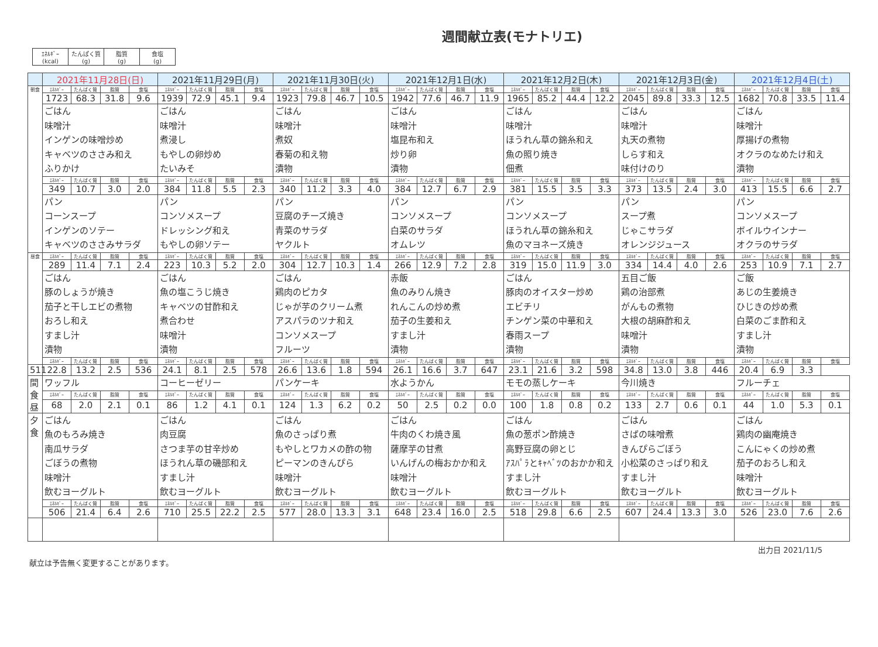週間献立表(モナトリエ)
| ｴﾈﾙｷﾞｰ (kcal) | たんぱく質 (g) | 脂質 (g) | 食塩 (g) |
| | 2021年11月28日(日) | | | | 2021年11月29日(月) | | | | 2021年11月30日(火) | | | | 2021年12月1日(水) | | | | 2021年12月2日(木) | | | | 2021年12月3日(金) | | | | 2021年12月4日(土) | | | |
| --- | --- | --- | --- | --- | --- | --- | --- | --- | --- | --- | --- | --- | --- | --- | --- | --- | --- | --- | --- | --- | --- | --- | --- | --- | --- | --- | --- | --- |
| 朝食 | ｴﾈﾙｷﾞｰ | たんぱく質 | 脂質 | 食塩 | ｴﾈﾙｷﾞｰ | たんぱく質 | 脂質 | 食塩 | ｴﾈﾙｷﾞｰ | たんぱく質 | 脂質 | 食塩 | ｴﾈﾙｷﾞｰ | たんぱく質 | 脂質 | 食塩 | ｴﾈﾙｷﾞｰ | たんぱく質 | 脂質 | 食塩 | ｴﾈﾙｷﾞｰ | たんぱく質 | 脂質 | 食塩 | ｴﾈﾙｷﾞｰ | たんぱく質 | 脂質 | 食塩 |
| | 1723 | 68.3 | 31.8 | 9.6 | 1939 | 72.9 | 45.1 | 9.4 | 1923 | 79.8 | 46.7 | 10.5 | 1942 | 77.6 | 46.7 | 11.9 | 1965 | 85.2 | 44.4 | 12.2 | 2045 | 89.8 | 33.3 | 12.5 | 1682 | 70.8 | 33.5 | 11.4 |
| | ごはん 味噌汁 インゲンの味噌炒め キャベツのささみ和え ふりかけ | | | | ごはん 味噌汁 煮浸し もやしの卵炒め たいみそ | | | | ごはん 味噌汁 煮奴 春菊の和え物 漬物 | | | | ごはん 味噌汁 塩昆布和え 炒り卵 漬物 | | | | ごはん 味噌汁 ほうれん草の錦糸和え 魚の照り焼き 佃煮 | | | | ごはん 味噌汁 丸天の煮物 しらす和え 味付けのり | | | | ごはん 味噌汁 厚揚げの煮物 オクラのなめたけ和え 漬物 | | | |
| | ｴﾈﾙｷﾞｰ | たんぱく質 | 脂質 | 食塩 | ｴﾈﾙｷﾞｰ | たんぱく質 | 脂質 | 食塩 | ｴﾈﾙｷﾞｰ | たんぱく質 | 脂質 | 食塩 | ｴﾈﾙｷﾞｰ | たんぱく質 | 脂質 | 食塩 | ｴﾈﾙｷﾞｰ | たんぱく質 | 脂質 | 食塩 | ｴﾈﾙｷﾞｰ | たんぱく質 | 脂質 | 食塩 | ｴﾈﾙｷﾞｰ | たんぱく質 | 脂質 | 食塩 |
| | 349 | 10.7 | 3.0 | 2.0 | 384 | 11.8 | 5.5 | 2.3 | 340 | 11.2 | 3.3 | 4.0 | 384 | 12.7 | 6.7 | 2.9 | 381 | 15.5 | 3.5 | 3.3 | 373 | 13.5 | 2.4 | 3.0 | 413 | 15.5 | 6.6 | 2.7 |
| | パン コーンスープ インゲンのソテー キャベツのささみサラダ | | | | パン コンソメスープ ドレッシング和え もやしの卵ソテー | | | | パン 豆腐のチーズ焼き 青菜のサラダ ヤクルト | | | | パン コンソメスープ 白菜のサラダ オムレツ | | | | パン コンソメスープ ほうれん草の錦糸和え 魚のマヨネーズ焼き | | | | パン スープ煮 じゃこサラダ オレンジジュース | | | | パン コンソメスープ ボイルウインナー オクラのサラダ | | | |
| 昼食 | ｴﾈﾙｷﾞｰ | たんぱく質 | 脂質 | 食塩 | ｴﾈﾙｷﾞｰ | たんぱく質 | 脂質 | 食塩 | ｴﾈﾙｷﾞｰ | たんぱく質 | 脂質 | 食塩 | ｴﾈﾙｷﾞｰ | たんぱく質 | 脂質 | 食塩 | ｴﾈﾙｷﾞｰ | たんぱく質 | 脂質 | 食塩 | ｴﾈﾙｷﾞｰ | たんぱく質 | 脂質 | 食塩 | ｴﾈﾙｷﾞｰ | たんぱく質 | 脂質 | 食塩 |
| | 289 | 11.4 | 7.1 | 2.4 | 223 | 10.3 | 5.2 | 2.0 | 304 | 12.7 | 10.3 | 1.4 | 266 | 12.9 | 7.2 | 2.8 | 319 | 15.0 | 11.9 | 3.0 | 334 | 14.4 | 4.0 | 2.6 | 253 | 10.9 | 7.1 | 2.7 |
| | ごはん 豚のしょうが焼き 茄子と干しエビの煮物 おろし和え すまし汁 漬物 | | | | ごはん 魚の塩こうじ焼き キャベツの甘酢和え 煮合わせ 味噌汁 漬物 | | | | ごはん 鶏肉のピカタ じゃが芋のクリーム煮 アスパラのツナ和え コンソメスープ フルーツ | | | | 赤飯 魚のみりん焼き れんこんの炒め煮 茄子の生姜和え すまし汁 漬物 | | | | ごはん 豚肉のオイスター炒め エビチリ チンゲン菜の中華和え 春雨スープ 漬物 | | | | 五目ご飯 鶏の治部煮 がんもの煮物 大根の胡麻酢和え 味噌汁 漬物 | | | | ご飯 あじの生姜焼き ひじきの炒め煮 白菜のごま酢和え すまし汁 漬物 | | | |
| | ｴﾈﾙｷﾞｰ | たんぱく質 | 脂質 | 食塩 | ｴﾈﾙｷﾞｰ | たんぱく質 | 脂質 | 食塩 | ｴﾈﾙｷﾞｰ | たんぱく質 | 脂質 | 食塩 | ｴﾈﾙｷﾞｰ | たんぱく質 | 脂質 | 食塩 | ｴﾈﾙｷﾞｰ | たんぱく質 | 脂質 | 食塩 | ｴﾈﾙｷﾞｰ | たんぱく質 | 脂質 | 食塩 | ｴﾈﾙｷﾞｰ | たんぱく質 | 脂質 | 食塩 |
| 511 | 22.8 | 13.2 | 2.5 | 536 | 24.1 | 8.1 | 2.5 | 578 | 26.6 | 13.6 | 1.8 | 594 | 26.1 | 16.6 | 3.7 | 647 | 23.1 | 21.6 | 3.2 | 598 | 34.8 | 13.0 | 3.8 | 446 | 20.4 | 6.9 | 3.3 | |
| 間食昼 | ワッフル | | | | コーヒーゼリー | | | | パンケーキ | | | | 水ようかん | | | | モモの蒸しケーキ | | | | 今川焼き | | | | フルーチェ | | | |
| | ｴﾈﾙｷﾞｰ | たんぱく質 | 脂質 | 食塩 | ｴﾈﾙｷﾞｰ | たんぱく質 | 脂質 | 食塩 | ｴﾈﾙｷﾞｰ | たんぱく質 | 脂質 | 食塩 | ｴﾈﾙｷﾞｰ | たんぱく質 | 脂質 | 食塩 | ｴﾈﾙｷﾞｰ | たんぱく質 | 脂質 | 食塩 | ｴﾈﾙｷﾞｰ | たんぱく質 | 脂質 | 食塩 | ｴﾈﾙｷﾞｰ | たんぱく質 | 脂質 | 食塩 |
| | 68 | 2.0 | 2.1 | 0.1 | 86 | 1.2 | 4.1 | 0.1 | 124 | 1.3 | 6.2 | 0.2 | 50 | 2.5 | 0.2 | 0.0 | 100 | 1.8 | 0.8 | 0.2 | 133 | 2.7 | 0.6 | 0.1 | 44 | 1.0 | 5.3 | 0.1 |
| 夕食 | ごはん 魚のもろみ焼き 南瓜サラダ ごぼうの煮物 味噌汁 飲むヨーグルト | | | | ごはん 肉豆腐 さつま芋の甘辛炒め ほうれん草の磯部和え すまし汁 飲むヨーグルト | | | | ごはん 魚のさっぱり煮 もやしとワカメの酢の物 ピーマンのきんぴら 味噌汁 飲むヨーグルト | | | | ごはん 牛肉のくわ焼き風 薩摩芋の甘煮 いんげんの梅おかか和え 味噌汁 飲むヨーグルト | | | | ごはん 魚の葱ポン酢焼き 高野豆腐の卵とじ ｱｽﾊﾟﾗとｷｬﾍﾞﾂのおかか和え すまし汁 飲むヨーグルト | | | | ごはん さばの味噌煮 きんぴらごぼう 小松菜のさっぱり和え すまし汁 飲むヨーグルト | | | | ごはん 鶏肉の幽庵焼き こんにゃくの炒め煮 茄子のおろし和え 味噌汁 飲むヨーグルト | | | |
| | ｴﾈﾙｷﾞｰ | たんぱく質 | 脂質 | 食塩 | ｴﾈﾙｷﾞｰ | たんぱく質 | 脂質 | 食塩 | ｴﾈﾙｷﾞｰ | たんぱく質 | 脂質 | 食塩 | ｴﾈﾙｷﾞｰ | たんぱく質 | 脂質 | 食塩 | ｴﾈﾙｷﾞｰ | たんぱく質 | 脂質 | 食塩 | ｴﾈﾙｷﾞｰ | たんぱく質 | 脂質 | 食塩 | ｴﾈﾙｷﾞｰ | たんぱく質 | 脂質 | 食塩 |
| | 506 | 21.4 | 6.4 | 2.6 | 710 | 25.5 | 22.2 | 2.5 | 577 | 28.0 | 13.3 | 3.1 | 648 | 23.4 | 16.0 | 2.5 | 518 | 29.8 | 6.6 | 2.5 | 607 | 24.4 | 13.3 | 3.0 | 526 | 23.0 | 7.6 | 2.6 |
献立は予告無く変更することがあります。 出力日 2021/11/5